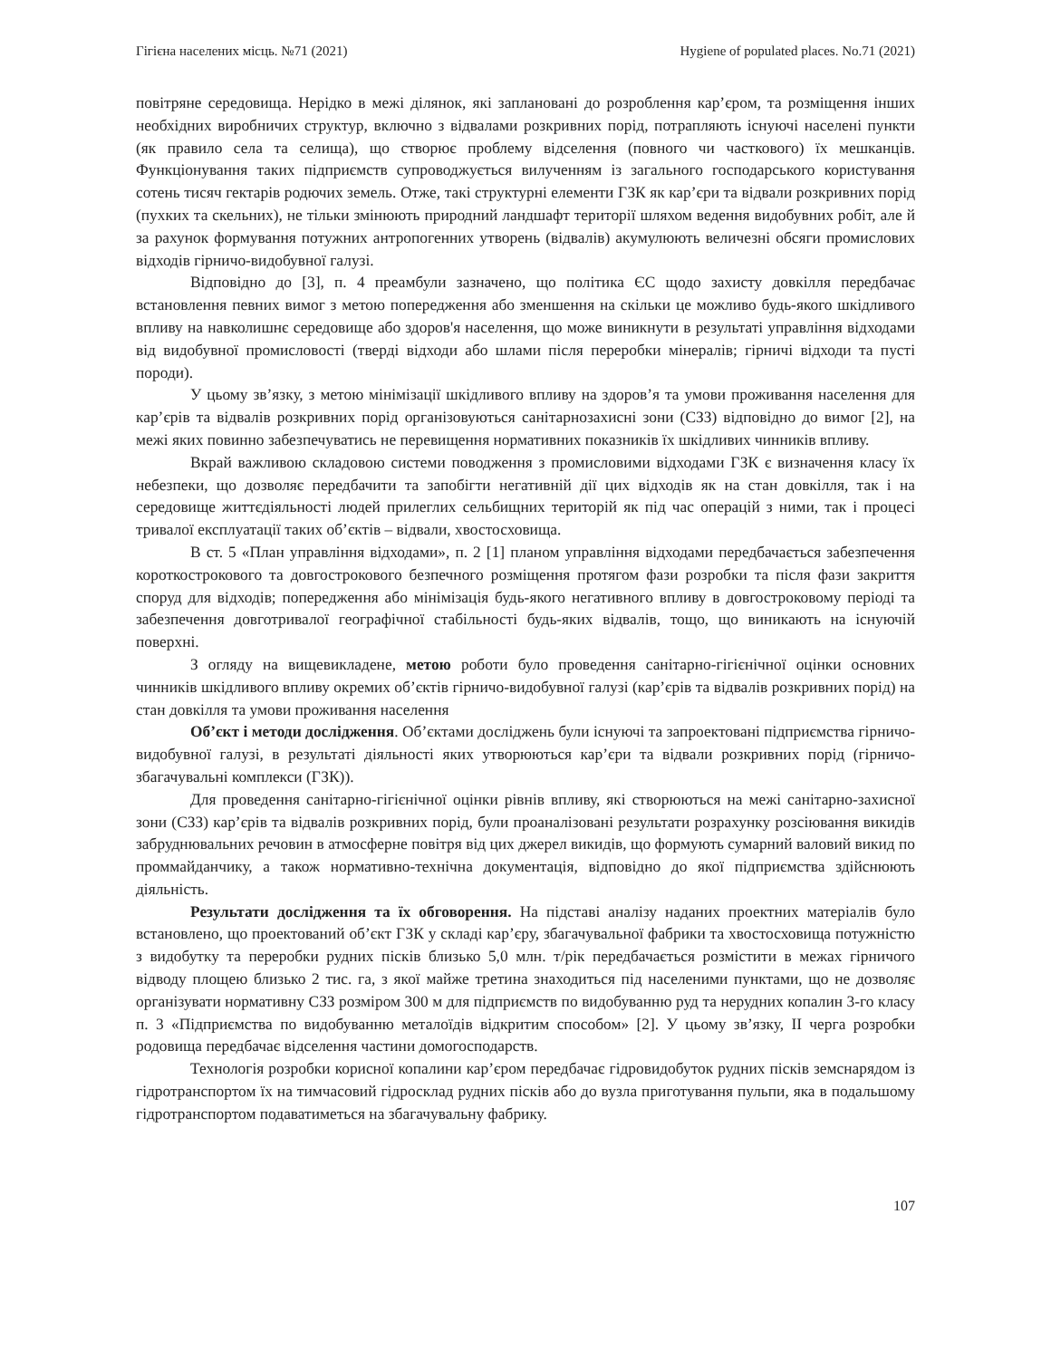Гігієна населених місць. №71 (2021) Hygiene of populated places. No.71 (2021)
повітряне середовища. Нерідко в межі ділянок, які заплановані до розроблення кар’єром, та розміщення інших необхідних виробничих структур, включно з відвалами розкривних порід, потрапляють існуючі населені пункти (як правило села та селища), що створює проблему відселення (повного чи часткового) їх мешканців. Функціонування таких підприємств супроводжується вилученням із загального господарського користування сотень тисяч гектарів родючих земель. Отже, такі структурні елементи ГЗК як кар’єри та відвали розкривних порід (пухких та скельних), не тільки змінюють природний ландшафт території шляхом ведення видобувних робіт, але й за рахунок формування потужних антропогенних утворень (відвалів) акумулюють величезні обсяги промислових відходів гірничо-видобувної галузі.
Відповідно до [3], п. 4 преамбули зазначено, що політика ЄС щодо захисту довкілля передбачає встановлення певних вимог з метою попередження або зменшення на скільки це можливо будь-якого шкідливого впливу на навколишнє середовище або здоров'я населення, що може виникнути в результаті управління відходами від видобувної промисловості (тверді відходи або шлами після переробки мінералів; гірничі відходи та пусті породи).
У цьому зв’язку, з метою мінімізації шкідливого впливу на здоров’я та умови проживання населення для кар’єрів та відвалів розкривних порід організовуються санітарнозахисні зони (СЗЗ) відповідно до вимог [2], на межі яких повинно забезпечуватись не перевищення нормативних показників їх шкідливих чинників впливу.
Вкрай важливою складовою системи поводження з промисловими відходами ГЗК є визначення класу їх небезпеки, що дозволяє передбачити та запобігти негативній дії цих відходів як на стан довкілля, так і на середовище життєдіяльності людей прилеглих сельбищних територій як під час операцій з ними, так і процесі тривалої експлуатації таких об’єктів – відвали, хвостосховища.
В ст. 5 «План управління відходами», п. 2 [1] планом управління відходами передбачається забезпечення короткострокового та довгострокового безпечного розміщення протягом фази розробки та після фази закриття споруд для відходів; попередження або мінімізація будь-якого негативного впливу в довгостроковому періоді та забезпечення довготривалої географічної стабільності будь-яких відвалів, тощо, що виникають на існуючій поверхні.
З огляду на вищевикладене, метою роботи було проведення санітарно-гігієнічної оцінки основних чинників шкідливого впливу окремих об’єктів гірничо-видобувної галузі (кар’єрів та відвалів розкривних порід) на стан довкілля та умови проживання населення
Об’єкт і методи дослідження. Об’єктами досліджень були існуючі та запроектовані підприємства гірничо-видобувної галузі, в результаті діяльності яких утворюються кар’єри та відвали розкривних порід (гірничо-збагачувальні комплекси (ГЗК)).
Для проведення санітарно-гігієнічної оцінки рівнів впливу, які створюються на межі санітарно-захисної зони (СЗЗ) кар’єрів та відвалів розкривних порід, були проаналізовані результати розрахунку розсіювання викидів забруднювальних речовин в атмосферне повітря від цих джерел викидів, що формують сумарний валовий викид по проммайданчику, а також нормативно-технічна документація, відповідно до якої підприємства здійснюють діяльність.
Результати дослідження та їх обговорення. На підставі аналізу наданих проектних матеріалів було встановлено, що проектований об’єкт ГЗК у складі кар’єру, збагачувальної фабрики та хвостосховища потужністю з видобутку та переробки рудних пісків близько 5,0 млн. т/рік передбачається розмістити в межах гірничого відводу площею близько 2 тис. га, з якої майже третина знаходиться під населеними пунктами, що не дозволяє організувати нормативну СЗЗ розміром 300 м для підприємств по видобуванню руд та нерудних копалин 3-го класу п. 3 «Підприємства по видобуванню металоїдів відкритим способом» [2]. У цьому зв’язку, ІІ черга розробки родовища передбачає відселення частини домогосподарств.
Технологія розробки корисної копалини кар’єром передбачає гідровидобуток рудних пісків земснарядом із гідротранспортом їх на тимчасовий гідросклад рудних пісків або до вузла приготування пульпи, яка в подальшому гідротранспортом подаватиметься на збагачувальну фабрику.
107